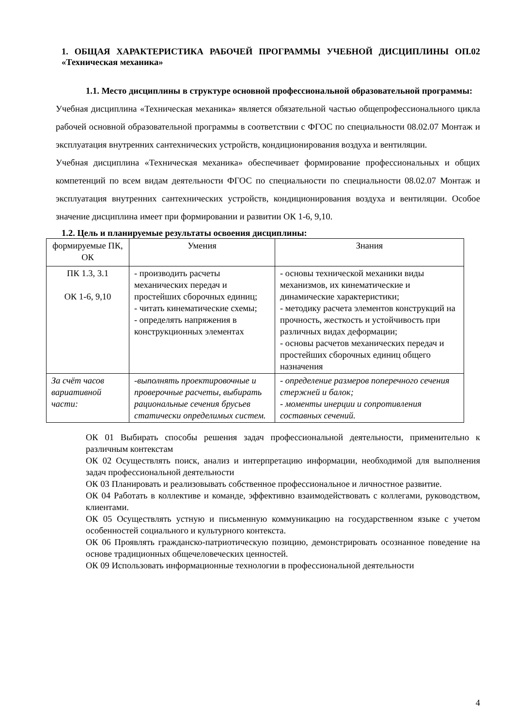1. ОБЩАЯ ХАРАКТЕРИСТИКА РАБОЧЕЙ ПРОГРАММЫ УЧЕБНОЙ ДИСЦИПЛИНЫ ОП.02 «Техническая механика»
1.1. Место дисциплины в структуре основной профессиональной образовательной программы:
Учебная дисциплина «Техническая механика» является обязательной частью общепрофессионального цикла рабочей основной образовательной программы в соответствии с ФГОС по специальности 08.02.07 Монтаж и эксплуатация внутренних сантехнических устройств, кондиционирования воздуха и вентиляции.
Учебная дисциплина «Техническая механика» обеспечивает формирование профессиональных и общих компетенций по всем видам деятельности ФГОС по специальности по специальности 08.02.07 Монтаж и эксплуатация внутренних сантехнических устройств, кондиционирования воздуха и вентиляции. Особое значение дисциплина имеет при формировании и развитии ОК 1-6, 9,10.
1.2. Цель и планируемые результаты освоения дисциплины:
| формируемые ПК, ОК | Умения | Знания |
| ПК 1.3, 3.1 ОК 1-6, 9,10 | - производить расчеты механических передач и простейших сборочных единиц; - читать кинематические схемы; - определять напряжения в конструкционных элементах | - основы технической механики виды механизмов, их кинематические и динамические характеристики; - методику расчета элементов конструкций на прочность, жесткость и устойчивость при различных видах деформации; - основы расчетов механических передач и простейших сборочных единиц общего назначения |
| За счёт часов вариативной части: | -выполнять проектировочные и проверочные расчеты, выбирать рациональные сечения брусьев статически определимых систем. | - определение размеров поперечного сечения стержней и балок; - моменты инерции и сопротивления составных сечений. |
ОК 01 Выбирать способы решения задач профессиональной деятельности, применительно к различным контекстам
ОК 02 Осуществлять поиск, анализ и интерпретацию информации, необходимой для выполнения задач профессиональной деятельности
ОК 03 Планировать и реализовывать собственное профессиональное и личностное развитие.
ОК 04 Работать в коллективе и команде, эффективно взаимодействовать с коллегами, руководством, клиентами.
ОК 05 Осуществлять устную и письменную коммуникацию на государственном языке с учетом особенностей социального и культурного контекста.
ОК 06 Проявлять гражданско-патриотическую позицию, демонстрировать осознанное поведение на основе традиционных общечеловеческих ценностей.
ОК 09 Использовать информационные технологии в профессиональной деятельности
4